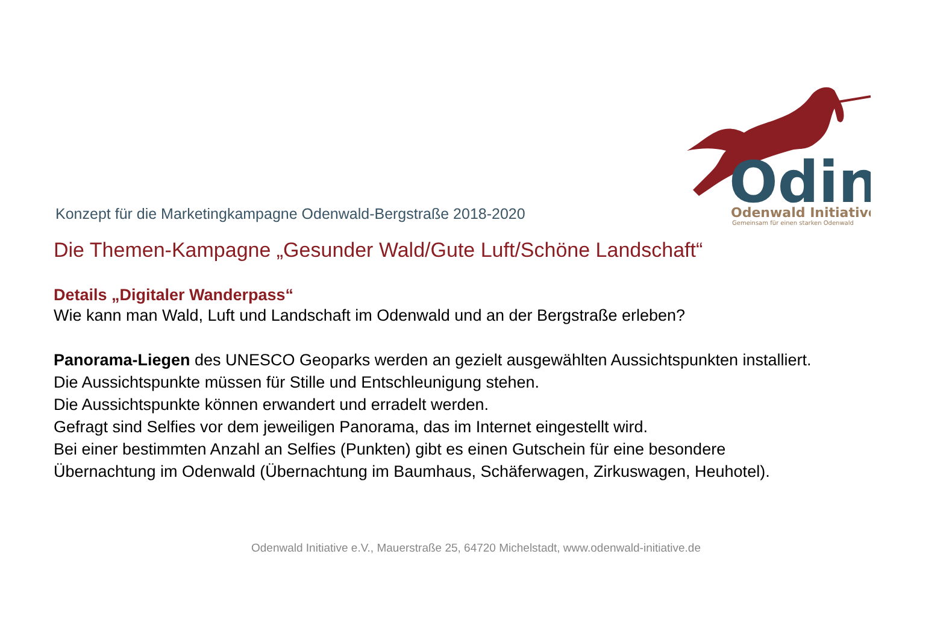Odin
Odenwald Initiative
Gemeinsam für einen starken Odenwald
Konzept für die Marketingkampagne Odenwald-Bergstraße 2018-2020
Die Themen-Kampagne „Gesunder Wald/Gute Luft/Schöne Landschaft“
Details „Digitaler Wanderpass“
Wie kann man Wald, Luft und Landschaft im Odenwald und an der Bergstraße erleben?
Panorama-Liegen des UNESCO Geoparks werden an gezielt ausgewählten Aussichtspunkten installiert.
Die Aussichtspunkte müssen für Stille und Entschleunigung stehen.
Die Aussichtspunkte können erwandert und erradelt werden.
Gefragt sind Selfies vor dem jeweiligen Panorama, das im Internet eingestellt wird.
Bei einer bestimmten Anzahl an Selfies (Punkten) gibt es einen Gutschein für eine besondere
Übernachtung im Odenwald (Übernachtung im Baumhaus, Schäferwagen, Zirkuswagen, Heuhotel).
Odenwald Initiative e.V., Mauerstraße 25, 64720 Michelstadt, www.odenwald-initiative.de